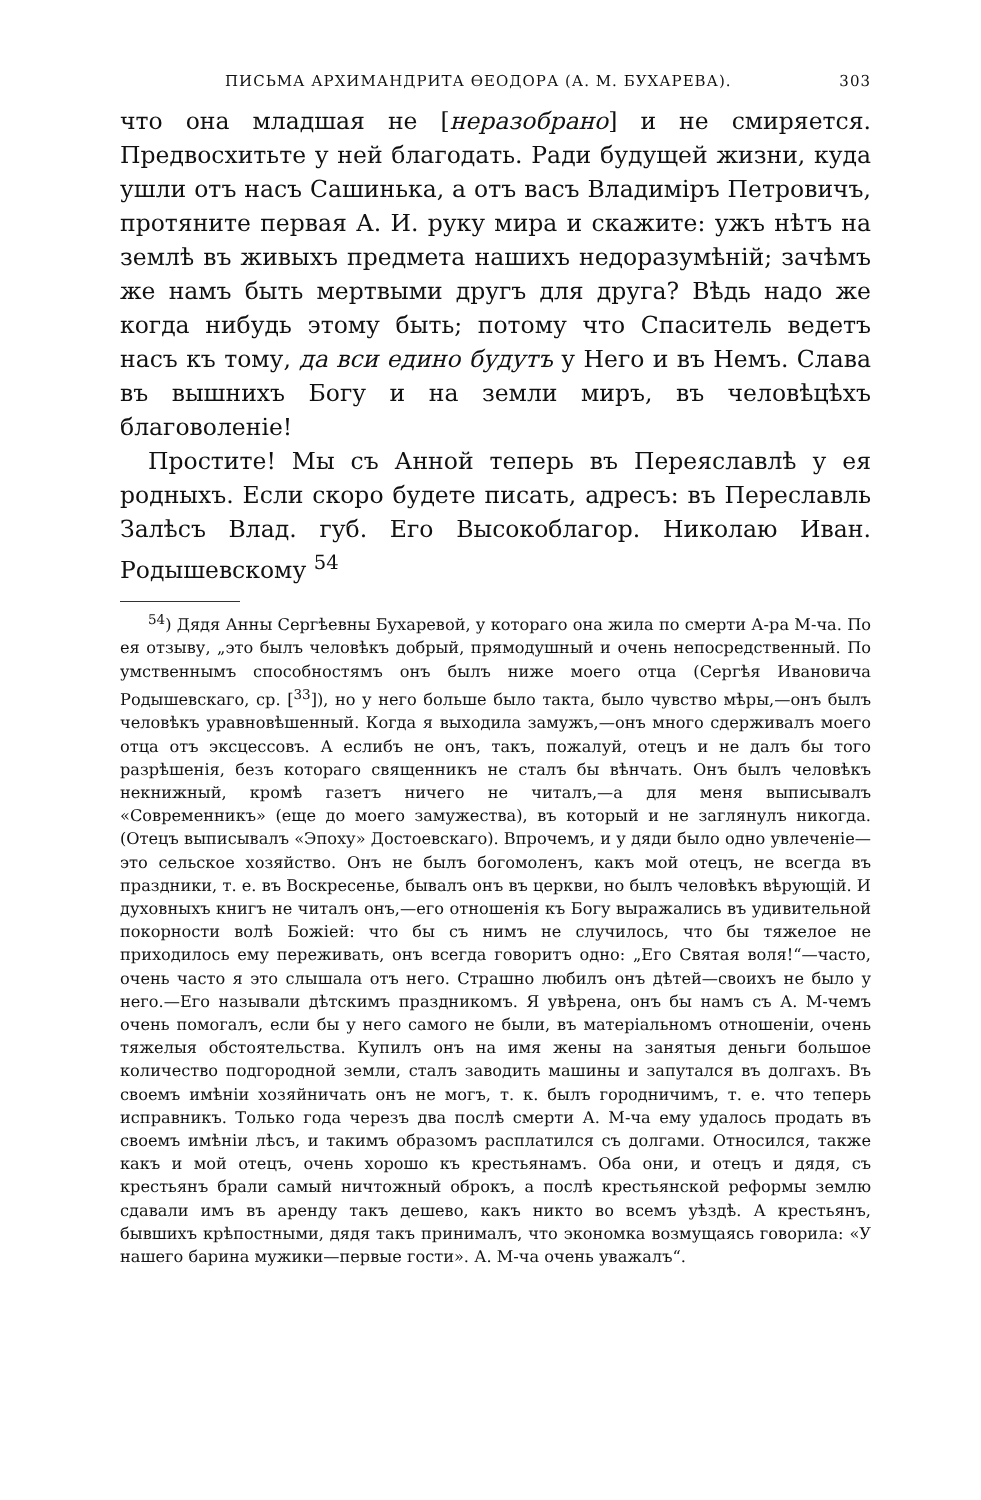ПИСЬМА АРХИМАНДРИТА ѲЕОДОРА (А. М. БУХАРЕВА). 303
что она младшая не [неразобрано] и не смиряется. Предвосхитьте у ней благодать. Ради будущей жизни, куда ушли отъ насъ Сашинька, а отъ васъ Владиміръ Петровичъ, протяните первая А. И. руку мира и скажите: ужъ нѣтъ на землѣ въ живыхъ предмета нашихъ недоразумѣній; зачѣмъ же намъ быть мертвыми другъ для друга? Вѣдь надо же когда нибудь этому быть; потому что Спаситель ведетъ насъ къ тому, да вси едино будутъ у Него и въ Немъ. Слава въ вышнихъ Богу и на земли миръ, въ человѣцѣхъ благоволеніе!
Простите! Мы съ Анной теперь въ Переяславлѣ у ея родныхъ. Если скоро будете писать, адресъ: въ Переславль Залѣсъ Влад. губ. Его Высокоблагор. Николаю Иван. Родышевскому <sup>54</sup>
<sup>54</sup>) Дядя Анны Сергѣевны Бухаревой, у котораго она жила по смерти А-ра М-ча. По ея отзыву, „это былъ человѣкъ добрый, прямодушный и очень непосредственный. По умственнымъ способностямъ онъ былъ ниже моего отца (Сергѣя Ивановича Родышевскаго, ср. [<sup>33</sup>]), но у него больше было такта, было чувство мѣры,—онъ былъ человѣкъ уравновѣшенный. Когда я выходила замужъ,—онъ много сдерживалъ моего отца отъ эксцессовъ. А еслибъ не онъ, такъ, пожалуй, отецъ и не далъ бы того разрѣшенія, безъ котораго священникъ не сталъ бы вѣнчать. Онъ былъ человѣкъ некнижный, кромѣ газетъ ничего не читалъ,—а для меня выписывалъ «Современникъ» (еще до моего замужества), въ который и не заглянулъ никогда. (Отецъ выписывалъ «Эпоху» Достоевскаго). Впрочемъ, и у дяди было одно увлеченіе—это сельское хозяйство. Онъ не былъ богомоленъ, какъ мой отецъ, не всегда въ праздники, т. е. въ Воскресенье, бывалъ онъ въ церкви, но былъ человѣкъ вѣрующій. И духовныхъ книгъ не читалъ онъ,—его отношенія къ Богу выражались въ удивительной покорности волѣ Божіей: что бы съ нимъ не случилось, что бы тяжелое не приходилось ему переживать, онъ всегда говоритъ одно: „Его Святая воля!“—часто, очень часто я это слышала отъ него. Страшно любилъ онъ дѣтей—своихъ не было у него.—Его называли дѣтскимъ праздникомъ. Я увѣрена, онъ бы намъ съ А. М-чемъ очень помогалъ, если бы у него самого не были, въ матеріальномъ отношеніи, очень тяжелыя обстоятельства. Купилъ онъ на имя жены на занятыя деньги большое количество подгородной земли, сталъ заводить машины и запутался въ долгахъ. Въ своемъ имѣніи хозяйничать онъ не могъ, т. к. былъ городничимъ, т. е. что теперь исправникъ. Только года черезъ два послѣ смерти А. М-ча ему удалось продать въ своемъ имѣніи лѣсъ, и такимъ образомъ расплатился съ долгами. Относился, также какъ и мой отецъ, очень хорошо къ крестьянамъ. Оба они, и отецъ и дядя, съ крестьянъ брали самый ничтожный оброкъ, а послѣ крестьянской реформы землю сдавали имъ въ аренду такъ дешево, какъ никто во всемъ уѣздѣ. А крестьянъ, бывшихъ крѣпостными, дядя такъ принималъ, что экономка возмущаясь говорила: «У нашего барина мужики—первые гости». А. М-ча очень уважалъ“.